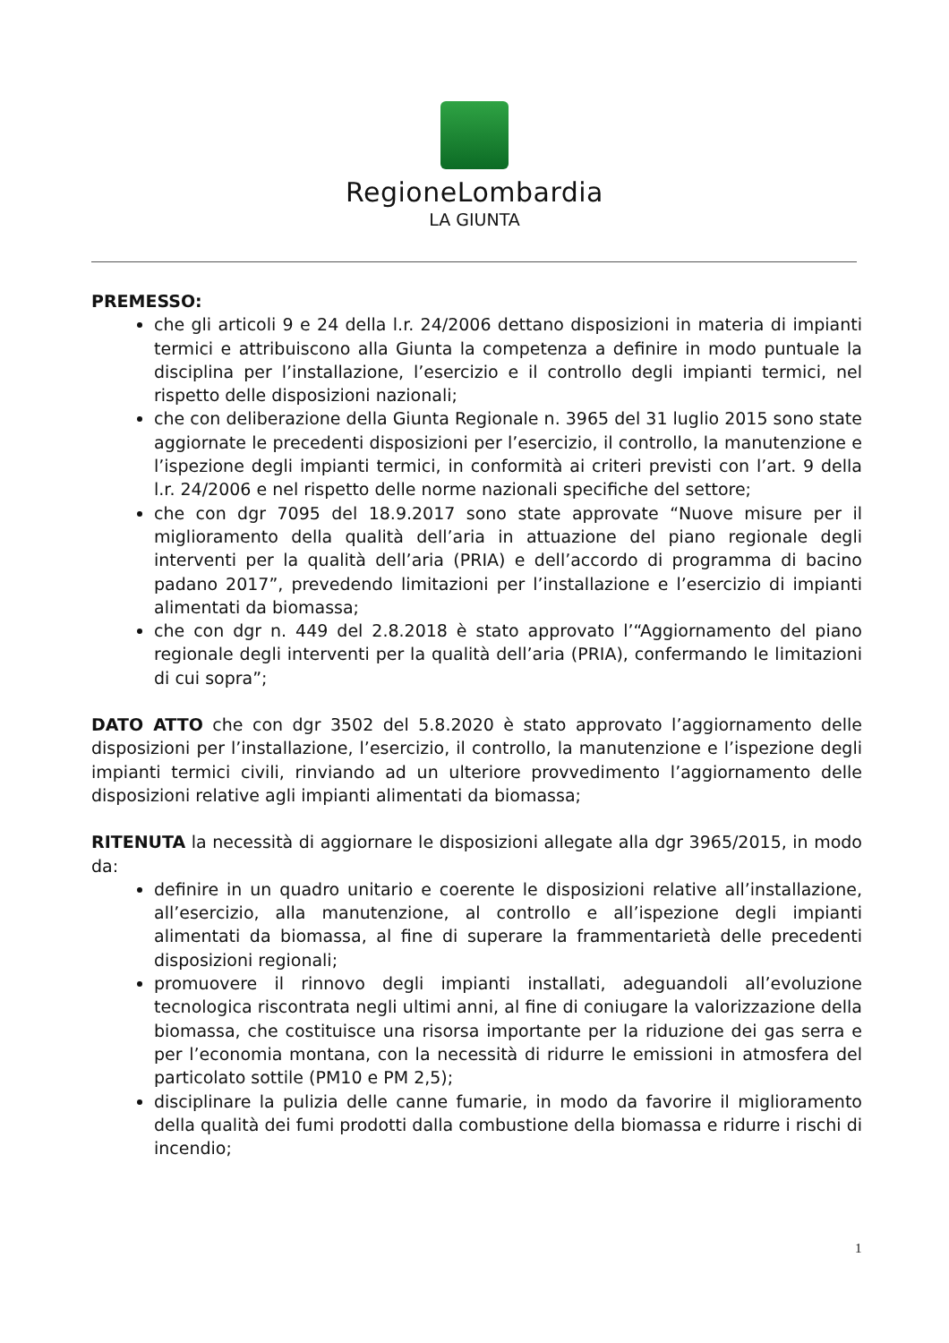RegioneLombardia
LA GIUNTA
PREMESSO:
che gli articoli 9 e 24 della l.r. 24/2006 dettano disposizioni in materia di impianti termici e attribuiscono alla Giunta la competenza a definire in modo puntuale la disciplina per l’installazione, l’esercizio e il controllo degli impianti termici, nel rispetto delle disposizioni nazionali;
che con deliberazione della Giunta Regionale n. 3965 del 31 luglio 2015 sono state aggiornate le precedenti disposizioni per l’esercizio, il controllo, la manutenzione e l’ispezione degli impianti termici, in conformità ai criteri previsti con l’art. 9 della l.r. 24/2006 e nel rispetto delle norme nazionali specifiche del settore;
che con dgr 7095 del 18.9.2017 sono state approvate “Nuove misure per il miglioramento della qualità dell’aria in attuazione del piano regionale degli interventi per la qualità dell’aria (PRIA) e dell’accordo di programma di bacino padano 2017”, prevedendo limitazioni per l’installazione e l’esercizio di impianti alimentati da biomassa;
che con dgr n. 449 del 2.8.2018 è stato approvato l’“Aggiornamento del piano regionale degli interventi per la qualità dell’aria (PRIA), confermando le limitazioni di cui sopra”;
DATO ATTO che con dgr 3502 del 5.8.2020 è stato approvato l’aggiornamento delle disposizioni per l’installazione, l’esercizio, il controllo, la manutenzione e l’ispezione degli impianti termici civili, rinviando ad un ulteriore provvedimento l’aggiornamento delle disposizioni relative agli impianti alimentati da biomassa;
RITENUTA la necessità di aggiornare le disposizioni allegate alla dgr 3965/2015, in modo da:
definire in un quadro unitario e coerente le disposizioni relative all’installazione, all’esercizio, alla manutenzione, al controllo e all’ispezione degli impianti alimentati da biomassa, al fine di superare la frammentarietà delle precedenti disposizioni regionali;
promuovere il rinnovo degli impianti installati, adeguandoli all’evoluzione tecnologica riscontrata negli ultimi anni, al fine di coniugare la valorizzazione della biomassa, che costituisce una risorsa importante per la riduzione dei gas serra e per l’economia montana, con la necessità di ridurre le emissioni in atmosfera del particolato sottile (PM10 e PM 2,5);
disciplinare la pulizia delle canne fumarie, in modo da favorire il miglioramento della qualità dei fumi prodotti dalla combustione della biomassa e ridurre i rischi di incendio;
1